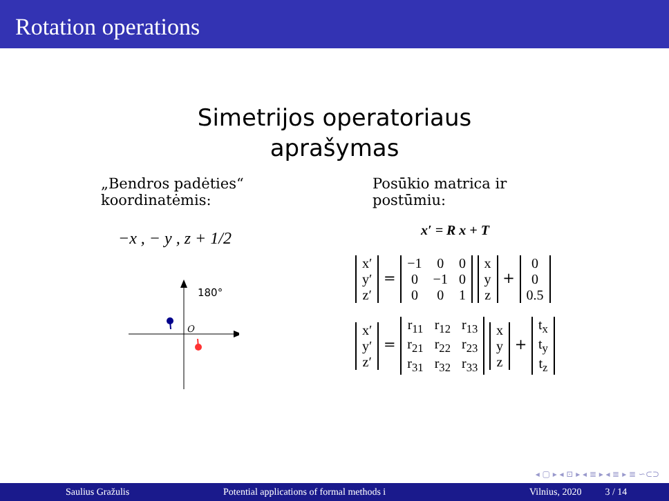Rotation operations
Simetrijos operatoriaus
aprašymas
„Bendros padėties“
koordinatėmis:
−x , − y , z + 1/2
180°
O
Posūkio matrica ir
postūmiu:
x′ = R x + T
| x′ |
| y′ |
| z′ |
=
| −1 | 0 | 0 |
| 0 | −1 | 0 |
| 0 | 0 | 1 |
| x |
| y |
| z |
+
| 0 |
| 0 |
| 0.5 |
| x′ |
| y′ |
| z′ |
=
| r<sub>11</sub> | r<sub>12</sub> | r<sub>13</sub> |
| r<sub>21</sub> | r<sub>22</sub> | r<sub>23</sub> |
| r<sub>31</sub> | r<sub>32</sub> | r<sub>33</sub> |
| x |
| y |
| z |
+
| t<sub>x</sub> |
| t<sub>y</sub> |
| t<sub>z</sub> |
◂ ▢ ▸ ◂ ⊡ ▸ ◂ ≣ ▸ ◂ ≣ ▸ ≣ ∽⊂⊃
Saulius Gražulis Potential applications of formal methods i Vilnius, 2020 3 / 14